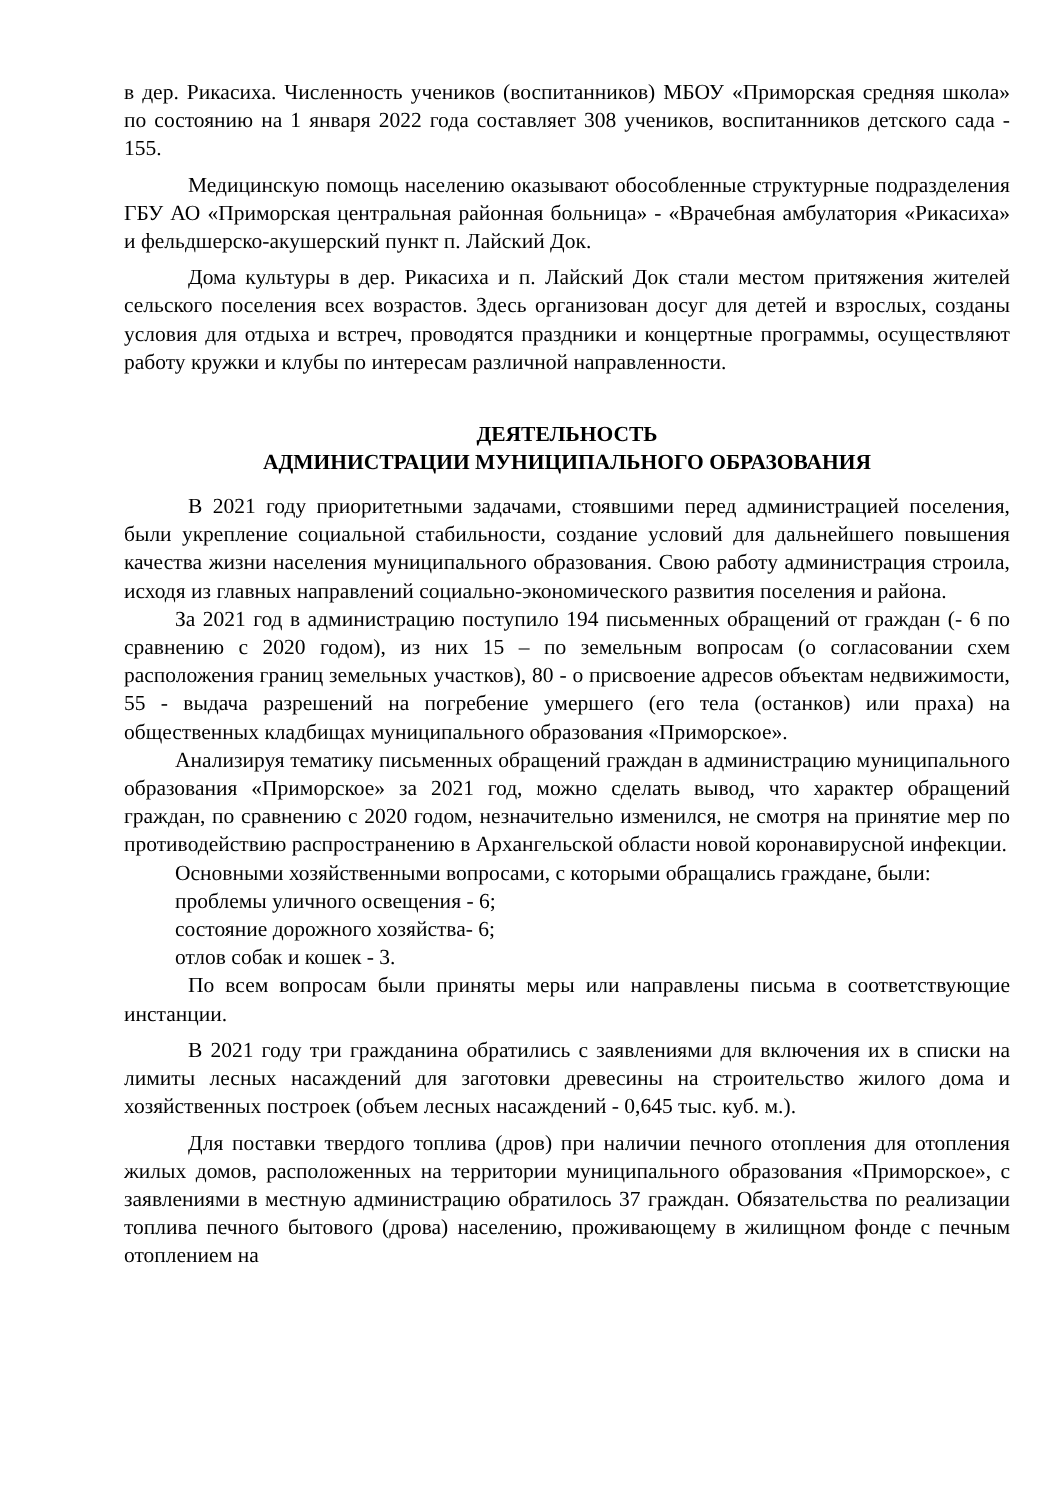в дер. Рикасиха. Численность учеников (воспитанников) МБОУ «Приморская средняя школа» по состоянию на 1 января 2022 года составляет 308 учеников, воспитанников детского сада - 155.
Медицинскую помощь населению оказывают обособленные структурные подразделения ГБУ АО «Приморская центральная районная больница» - «Врачебная амбулатория «Рикасиха» и фельдшерско-акушерский пункт п. Лайский Док.
Дома культуры в дер. Рикасиха и п. Лайский Док стали местом притяжения жителей сельского поселения всех возрастов. Здесь организован досуг для детей и взрослых, созданы условия для отдыха и встреч, проводятся праздники и концертные программы, осуществляют работу кружки и клубы по интересам различной направленности.
ДЕЯТЕЛЬНОСТЬ
АДМИНИСТРАЦИИ МУНИЦИПАЛЬНОГО ОБРАЗОВАНИЯ
В 2021 году приоритетными задачами, стоявшими перед администрацией поселения, были укрепление социальной стабильности, создание условий для дальнейшего повышения качества жизни населения муниципального образования. Свою работу администрация строила, исходя из главных направлений социально-экономического развития поселения и района.
За 2021 год в администрацию поступило 194 письменных обращений от граждан (- 6 по сравнению с 2020 годом), из них 15 – по земельным вопросам (о согласовании схем расположения границ земельных участков), 80 - о присвоение адресов объектам недвижимости, 55 - выдача разрешений на погребение умершего (его тела (останков) или праха) на общественных кладбищах муниципального образования «Приморское».
Анализируя тематику письменных обращений граждан в администрацию муниципального образования «Приморское» за 2021 год, можно сделать вывод, что характер обращений граждан, по сравнению с 2020 годом, незначительно изменился, не смотря на принятие мер по противодействию распространению в Архангельской области новой коронавирусной инфекции.
Основными хозяйственными вопросами, с которыми обращались граждане, были:
проблемы уличного освещения - 6;
состояние дорожного хозяйства- 6;
отлов собак и кошек - 3.
По всем вопросам были приняты меры или направлены письма в соответствующие инстанции.
В 2021 году три гражданина обратились с заявлениями для включения их в списки на лимиты лесных насаждений для заготовки древесины на строительство жилого дома и хозяйственных построек (объем лесных насаждений - 0,645 тыс. куб. м.).
Для поставки твердого топлива (дров) при наличии печного отопления для отопления жилых домов, расположенных на территории муниципального образования «Приморское», с заявлениями в местную администрацию обратилось 37 граждан. Обязательства по реализации топлива печного бытового (дрова) населению, проживающему в жилищном фонде с печным отоплением на